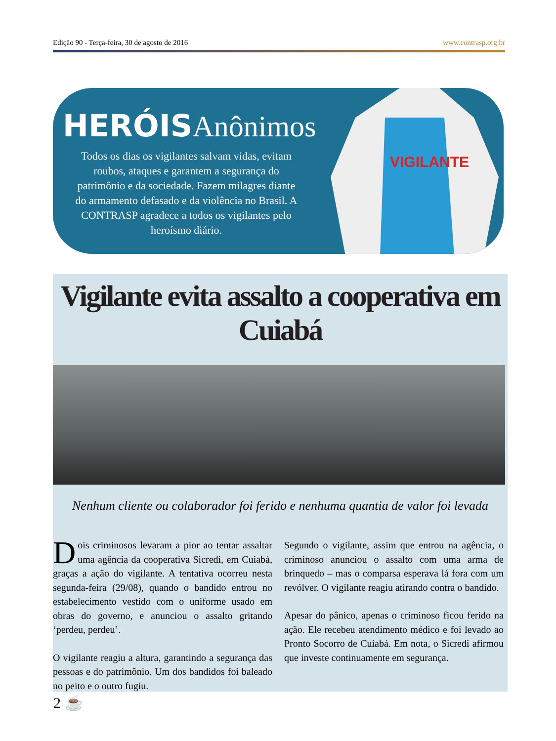Edição 90 - Terça-feira, 30 de agosto de 2016 www.contrasp.org.br
HERÓISAnônimos
Todos os dias os vigilantes salvam vidas, evitam roubos, ataques e garantem a segurança do patrimônio e da sociedade. Fazem milagres diante do armamento defasado e da violência no Brasil. A CONTRASP agradece a todos os vigilantes pelo heroísmo diário.
VIGILANTE
Vigilante evita assalto a cooperativa em Cuiabá
Nenhum cliente ou colaborador foi ferido e nenhuma quantia de valor foi levada
Dois criminosos levaram a pior ao tentar assaltar uma agência da cooperativa Sicredi, em Cuiabá, graças a ação do vigilante. A tentativa ocorreu nesta segunda-feira (29/08), quando o bandido entrou no estabelecimento vestido com o uniforme usado em obras do governo, e anunciou o assalto gritando ‘perdeu, perdeu’.
O vigilante reagiu a altura, garantindo a segurança das pessoas e do patrimônio. Um dos bandidos foi baleado no peito e o outro fugiu.
Segundo o vigilante, assim que entrou na agência, o criminoso anunciou o assalto com uma arma de brinquedo – mas o comparsa esperava lá fora com um revólver. O vigilante reagiu atirando contra o bandido.
Apesar do pânico, apenas o criminoso ficou ferido na ação. Ele recebeu atendimento médico e foi levado ao Pronto Socorro de Cuiabá. Em nota, o Sicredi afirmou que investe continuamente em segurança.
2 ☕